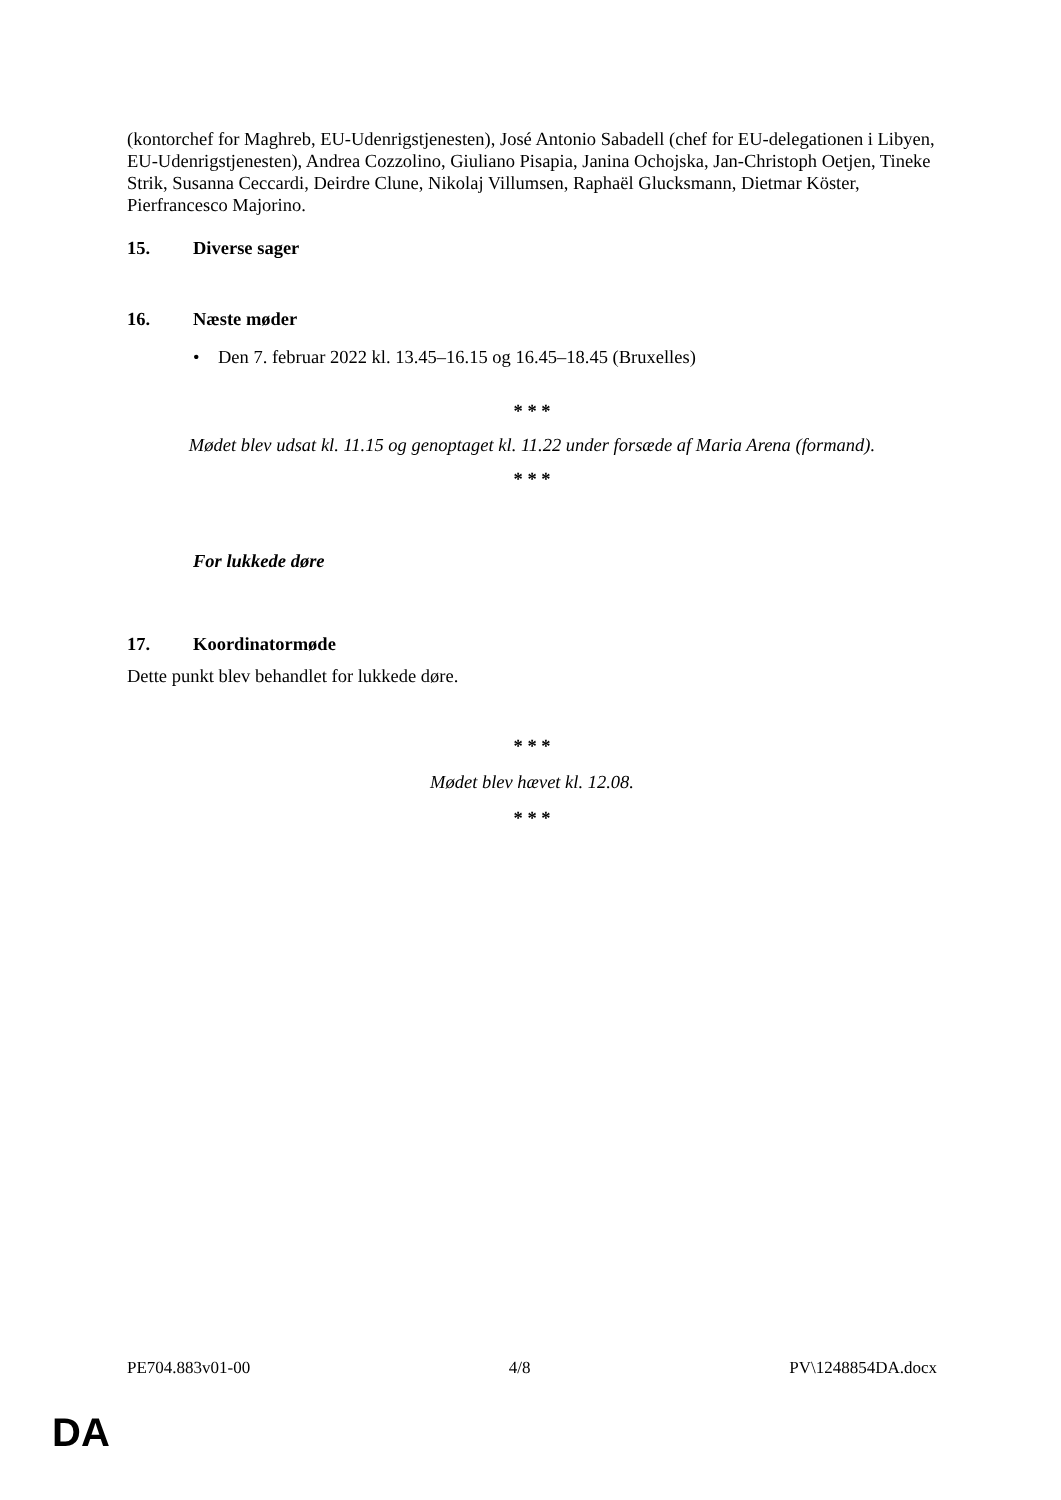(kontorchef for Maghreb, EU-Udenrigstjenesten), José Antonio Sabadell (chef for EU-delegationen i Libyen, EU-Udenrigstjenesten), Andrea Cozzolino, Giuliano Pisapia, Janina Ochojska, Jan-Christoph Oetjen, Tineke Strik, Susanna Ceccardi, Deirdre Clune, Nikolaj Villumsen, Raphaël Glucksmann, Dietmar Köster, Pierfrancesco Majorino.
15. Diverse sager
16. Næste møder
• Den 7. februar 2022 kl. 13.45–16.15 og 16.45–18.45 (Bruxelles)
* * *
Mødet blev udsat kl. 11.15 og genoptaget kl. 11.22 under forsæde af Maria Arena (formand).
* * *
For lukkede døre
17. Koordinatormøde
Dette punkt blev behandlet for lukkede døre.
* * *
Mødet blev hævet kl. 12.08.
* * *
PE704.883v01-00 4/8 PV\1248854DA.docx
DA